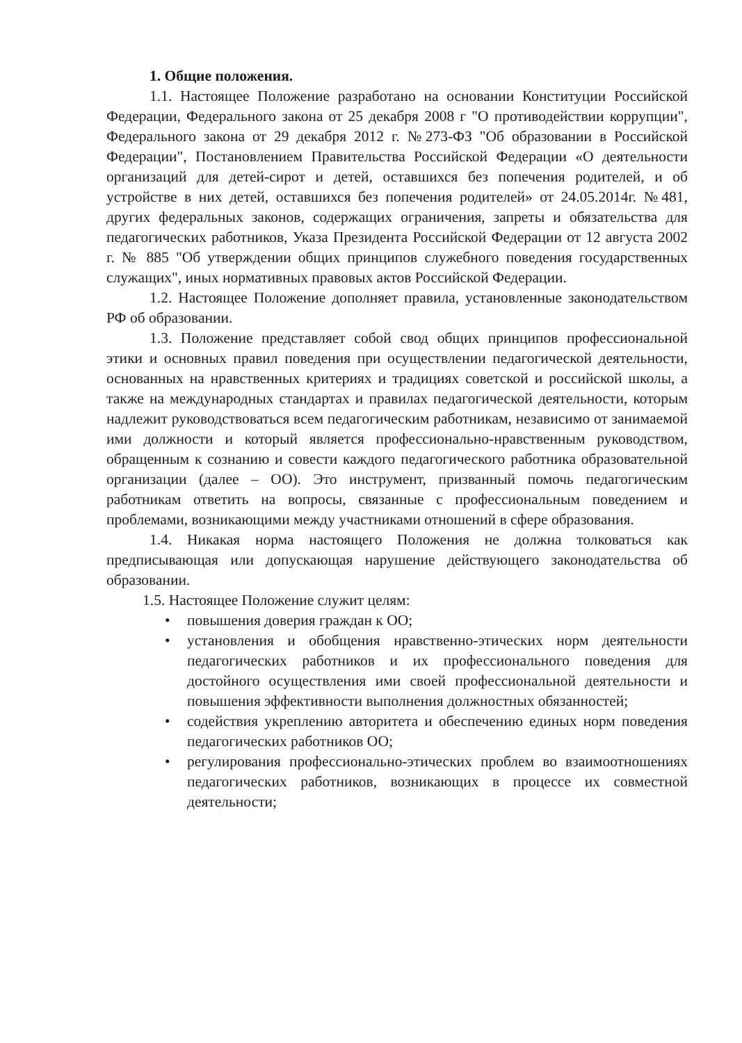1. Общие положения.
1.1. Настоящее Положение разработано на основании Конституции Российской Федерации, Федерального закона от 25 декабря 2008 г "О противодействии коррупции", Федерального закона от 29 декабря 2012 г. №273-ФЗ "Об образовании в Российской Федерации", Постановлением Правительства Российской Федерации «О деятельности организаций для детей-сирот и детей, оставшихся без попечения родителей, и об устройстве в них детей, оставшихся без попечения родителей» от 24.05.2014г. №481, других федеральных законов, содержащих ограничения, запреты и обязательства для педагогических работников, Указа Президента Российской Федерации от 12 августа 2002 г. № 885 "Об утверждении общих принципов служебного поведения государственных служащих", иных нормативных правовых актов Российской Федерации.
1.2. Настоящее Положение дополняет правила, установленные законодательством РФ об образовании.
1.3. Положение представляет собой свод общих принципов профессиональной этики и основных правил поведения при осуществлении педагогической деятельности, основанных на нравственных критериях и традициях советской и российской школы, а также на международных стандартах и правилах педагогической деятельности, которым надлежит руководствоваться всем педагогическим работникам, независимо от занимаемой ими должности и который является профессионально-нравственным руководством, обращенным к сознанию и совести каждого педагогического работника образовательной организации (далее – ОО). Это инструмент, призванный помочь педагогическим работникам ответить на вопросы, связанные с профессиональным поведением и проблемами, возникающими между участниками отношений в сфере образования.
1.4. Никакая норма настоящего Положения не должна толковаться как предписывающая или допускающая нарушение действующего законодательства об образовании.
1.5. Настоящее Положение служит целям:
• повышения доверия граждан к ОО;
• установления и обобщения нравственно-этических норм деятельности педагогических работников и их профессионального поведения для достойного осуществления ими своей профессиональной деятельности и повышения эффективности выполнения должностных обязанностей;
• содействия укреплению авторитета и обеспечению единых норм поведения педагогических работников ОО;
• регулирования профессионально-этических проблем во взаимоотношениях педагогических работников, возникающих в процессе их совместной деятельности;